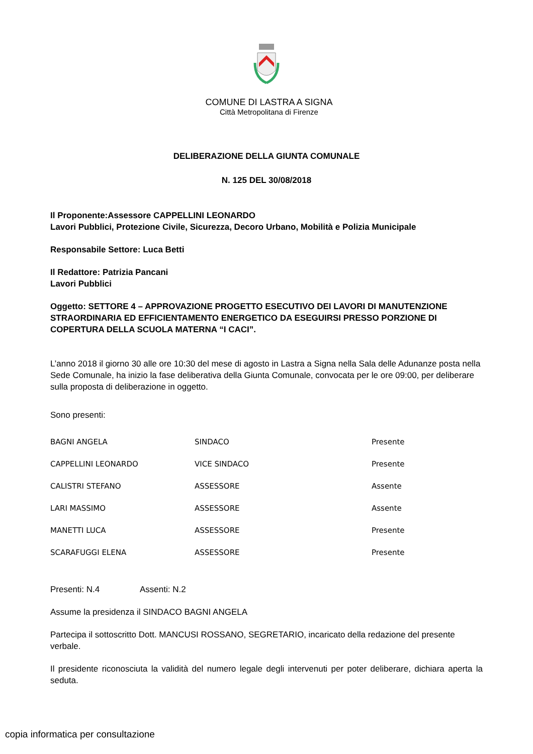COMUNE DI LASTRA A SIGNA
Città Metropolitana di Firenze
DELIBERAZIONE DELLA GIUNTA COMUNALE
N. 125 DEL 30/08/2018
Il Proponente:Assessore CAPPELLINI LEONARDO
Lavori Pubblici, Protezione Civile, Sicurezza, Decoro Urbano, Mobilità e Polizia Municipale
Responsabile Settore: Luca Betti
Il Redattore: Patrizia Pancani
Lavori Pubblici
Oggetto: SETTORE 4 – APPROVAZIONE PROGETTO ESECUTIVO DEI LAVORI DI MANUTENZIONE STRAORDINARIA ED EFFICIENTAMENTO ENERGETICO DA ESEGUIRSI PRESSO PORZIONE DI COPERTURA DELLA SCUOLA MATERNA “I CACI”.
L’anno 2018 il giorno 30 alle ore 10:30 del mese di agosto in Lastra a Signa nella Sala delle Adunanze posta nella Sede Comunale, ha inizio la fase deliberativa della Giunta Comunale, convocata per le ore 09:00, per deliberare sulla proposta di deliberazione in oggetto.
Sono presenti:
| BAGNI ANGELA | SINDACO | Presente |
| CAPPELLINI LEONARDO | VICE SINDACO | Presente |
| CALISTRI STEFANO | ASSESSORE | Assente |
| LARI MASSIMO | ASSESSORE | Assente |
| MANETTI LUCA | ASSESSORE | Presente |
| SCARAFUGGI ELENA | ASSESSORE | Presente |
Presenti: N.4 Assenti: N.2
Assume la presidenza il SINDACO BAGNI ANGELA
Partecipa il sottoscritto Dott. MANCUSI ROSSANO, SEGRETARIO, incaricato della redazione del presente verbale.
Il presidente riconosciuta la validità del numero legale degli intervenuti per poter deliberare, dichiara aperta la seduta.
copia informatica per consultazione